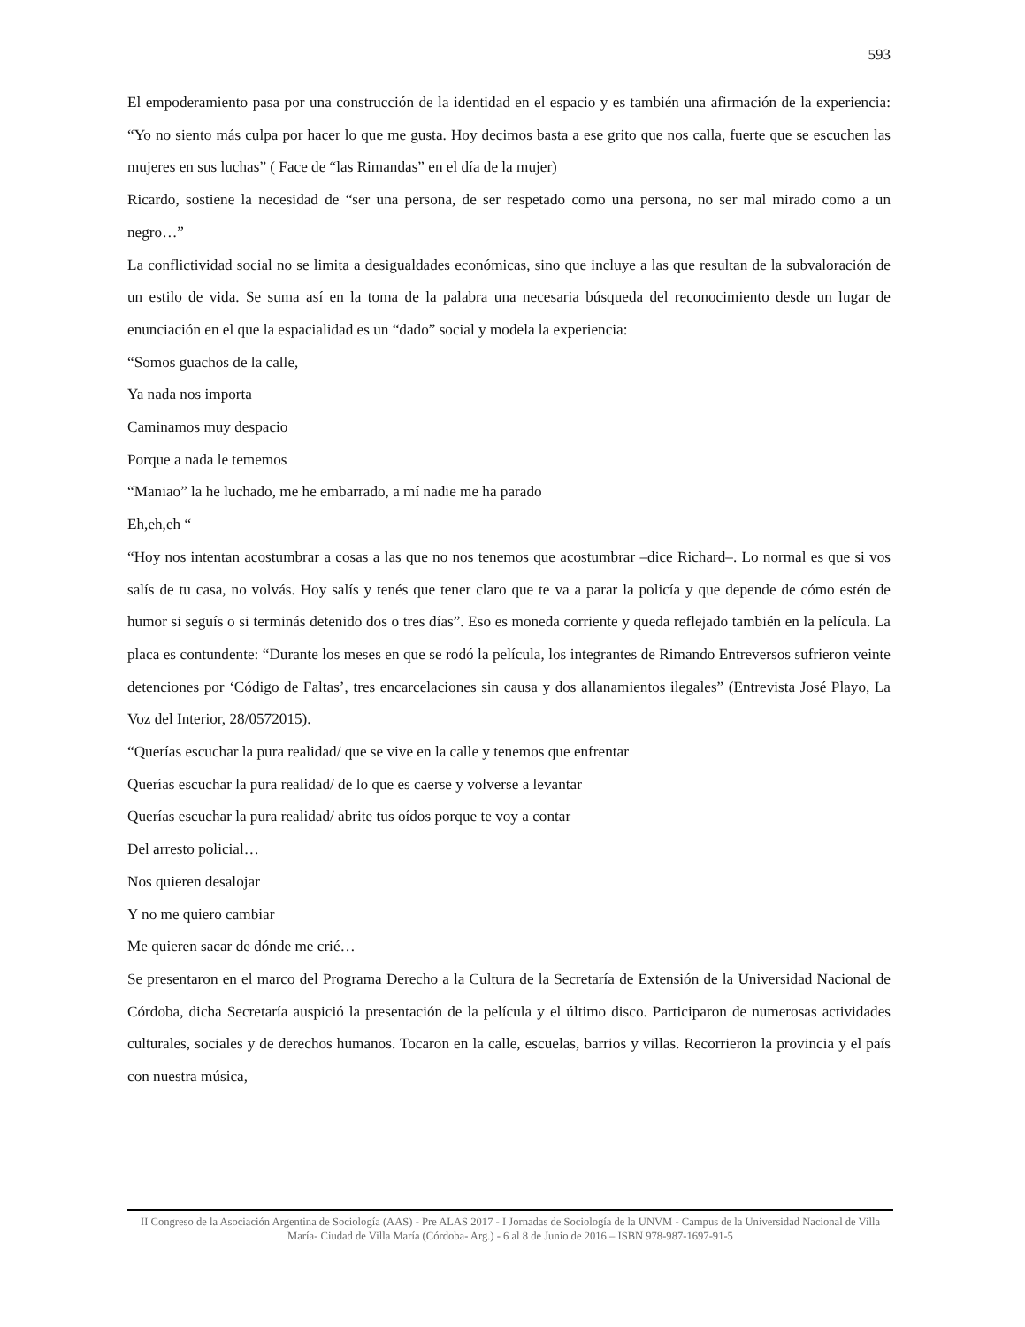593
El empoderamiento pasa por una construcción de la identidad en el espacio y es también una afirmación de la experiencia: “Yo no siento más culpa por hacer lo que me gusta. Hoy decimos basta a ese grito que nos calla, fuerte que se escuchen las mujeres en sus luchas” ( Face de “las Rimandas” en el día de la mujer)
Ricardo, sostiene la necesidad de “ser una persona, de ser respetado como una persona, no ser mal mirado como a un negro…”
La conflictividad social no se limita a desigualdades económicas, sino que incluye a las que resultan de la subvaloración de un estilo de vida. Se suma así en la toma de la palabra una necesaria búsqueda del reconocimiento desde un lugar de enunciación en el que la espacialidad es un “dado” social y modela la experiencia:
“Somos guachos de la calle,
Ya nada nos importa
Caminamos muy despacio
Porque a nada le tememos
“Maniao” la he luchado, me he embarrado, a mí nadie me ha parado
Eh,eh,eh “
“Hoy nos intentan acostumbrar a cosas a las que no nos tenemos que acostumbrar –dice Richard–. Lo normal es que si vos salís de tu casa, no volvás. Hoy salís y tenés que tener claro que te va a parar la policía y que depende de cómo estén de humor si seguís o si terminás detenido dos o tres días”. Eso es moneda corriente y queda reflejado también en la película. La placa es contundente: “Durante los meses en que se rodó la película, los integrantes de Rimando Entreversos sufrieron veinte detenciones por ‘Código de Faltas’, tres encarcelaciones sin causa y dos allanamientos ilegales” (Entrevista José Playo, La Voz del Interior, 28/0572015).
“Querías escuchar la pura realidad/ que se vive en la calle y tenemos que enfrentar
Querías escuchar la pura realidad/ de lo que es caerse y volverse a levantar
Querías escuchar la pura realidad/ abrite tus oídos porque te voy a contar
Del arresto policial…
Nos quieren desalojar
Y no me quiero cambiar
Me quieren sacar de dónde me crié…
Se presentaron en el marco del Programa Derecho a la Cultura de la Secretaría de Extensión de la Universidad Nacional de Córdoba, dicha Secretaría auspició la presentación de la película y el último disco. Participaron de numerosas actividades culturales, sociales y de derechos humanos. Tocaron en la calle, escuelas, barrios y villas. Recorrieron la provincia y el país con nuestra música,
II Congreso de la Asociación Argentina de Sociología (AAS) - Pre ALAS 2017 - I Jornadas de Sociología de la UNVM - Campus de la Universidad Nacional de Villa María- Ciudad de Villa María (Córdoba- Arg.) - 6 al 8 de Junio de 2016 – ISBN 978-987-1697-91-5